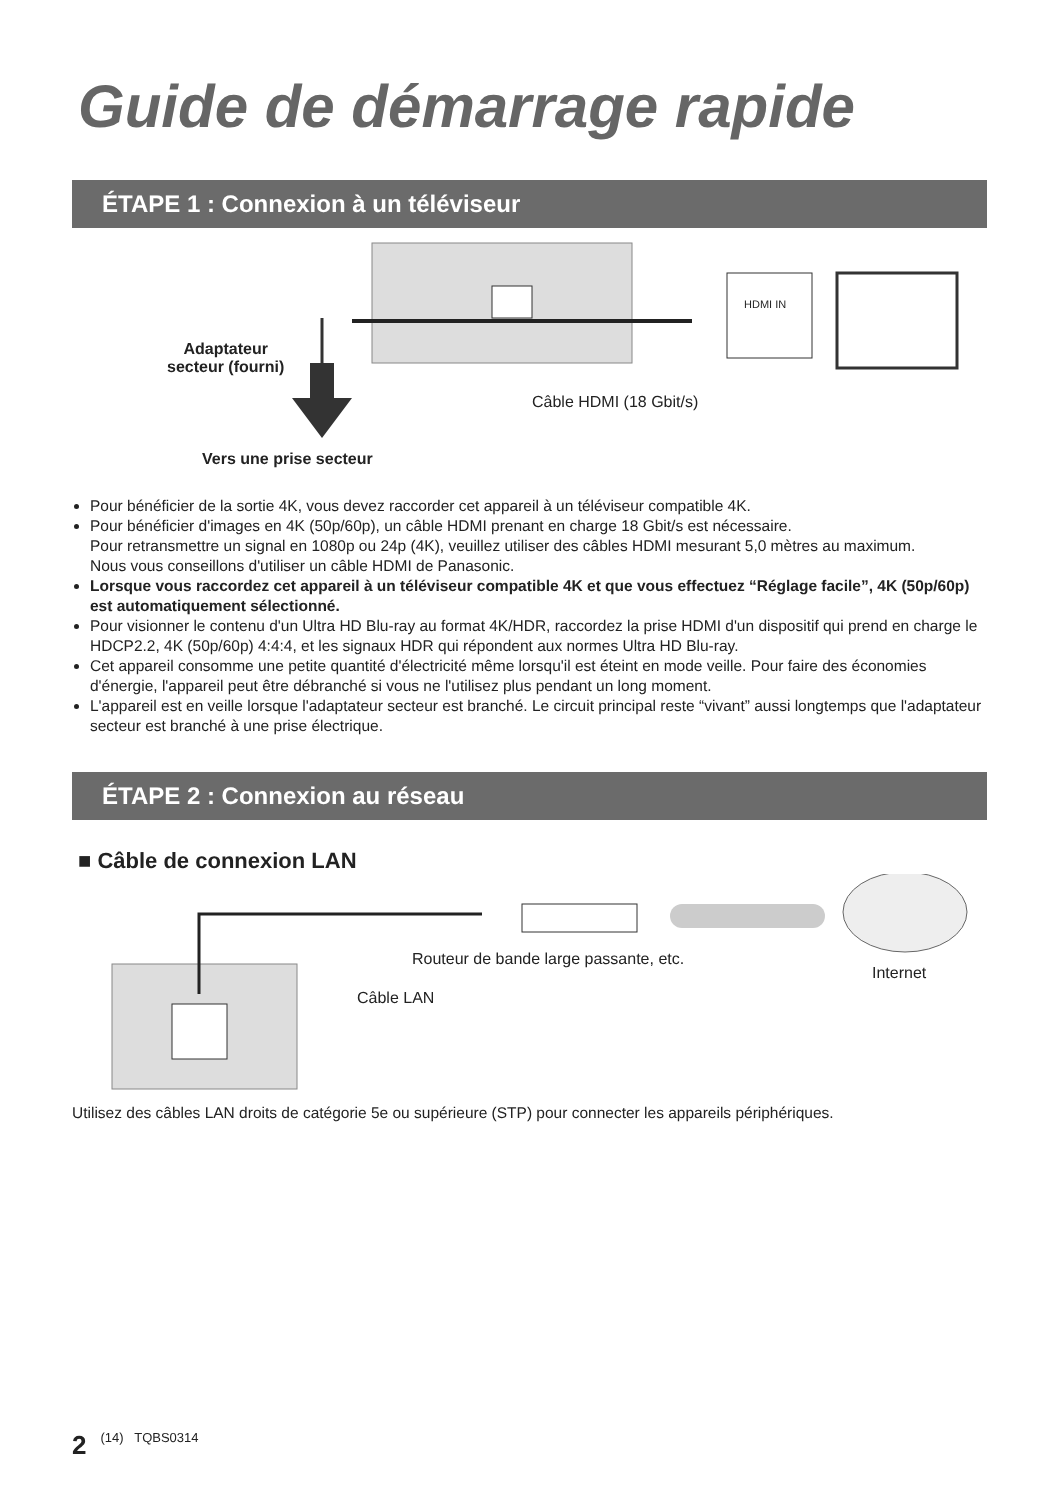Guide de démarrage rapide
ÉTAPE 1 : Connexion à un téléviseur
Adaptateur
secteur (fourni)
Câble HDMI (18 Gbit/s)
HDMI IN
Vers une prise secteur
Pour bénéficier de la sortie 4K, vous devez raccorder cet appareil à un téléviseur compatible 4K.
Pour bénéficier d'images en 4K (50p/60p), un câble HDMI prenant en charge 18 Gbit/s est nécessaire.
Pour retransmettre un signal en 1080p ou 24p (4K), veuillez utiliser des câbles HDMI mesurant 5,0 mètres au maximum.
Nous vous conseillons d'utiliser un câble HDMI de Panasonic.
Lorsque vous raccordez cet appareil à un téléviseur compatible 4K et que vous effectuez “Réglage facile”, 4K (50p/60p) est automatiquement sélectionné.
Pour visionner le contenu d'un Ultra HD Blu-ray au format 4K/HDR, raccordez la prise HDMI d'un dispositif qui prend en charge le HDCP2.2, 4K (50p/60p) 4:4:4, et les signaux HDR qui répondent aux normes Ultra HD Blu-ray.
Cet appareil consomme une petite quantité d'électricité même lorsqu'il est éteint en mode veille. Pour faire des économies d'énergie, l'appareil peut être débranché si vous ne l'utilisez plus pendant un long moment.
L'appareil est en veille lorsque l'adaptateur secteur est branché. Le circuit principal reste “vivant” aussi longtemps que l'adaptateur secteur est branché à une prise électrique.
ÉTAPE 2 : Connexion au réseau
■ Câble de connexion LAN
Routeur de bande large passante, etc.
Internet
Câble LAN
Utilisez des câbles LAN droits de catégorie 5e ou supérieure (STP) pour connecter les appareils périphériques.
2 (14) TQBS0314